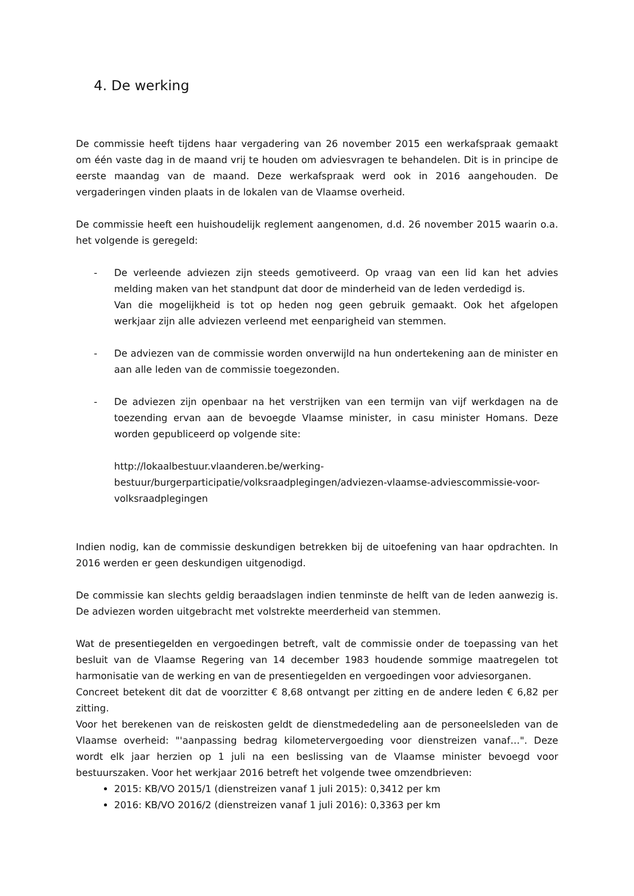4. De werking
De commissie heeft tijdens haar vergadering van 26 november 2015 een werkafspraak gemaakt om één vaste dag in de maand vrij te houden om adviesvragen te behandelen. Dit is in principe de eerste maandag van de maand. Deze werkafspraak werd ook in 2016 aangehouden. De vergaderingen vinden plaats in de lokalen van de Vlaamse overheid.
De commissie heeft een huishoudelijk reglement aangenomen, d.d. 26 november 2015 waarin o.a. het volgende is geregeld:
- De verleende adviezen zijn steeds gemotiveerd. Op vraag van een lid kan het advies melding maken van het standpunt dat door de minderheid van de leden verdedigd is.
Van die mogelijkheid is tot op heden nog geen gebruik gemaakt. Ook het afgelopen werkjaar zijn alle adviezen verleend met eenparigheid van stemmen.
- De adviezen van de commissie worden onverwijld na hun ondertekening aan de minister en aan alle leden van de commissie toegezonden.
- De adviezen zijn openbaar na het verstrijken van een termijn van vijf werkdagen na de toezending ervan aan de bevoegde Vlaamse minister, in casu minister Homans. Deze worden gepubliceerd op volgende site:
http://lokaalbestuur.vlaanderen.be/werking-bestuur/burgerparticipatie/volksraadplegingen/adviezen-vlaamse-adviescommissie-voor-volksraadplegingen
Indien nodig, kan de commissie deskundigen betrekken bij de uitoefening van haar opdrachten. In 2016 werden er geen deskundigen uitgenodigd.
De commissie kan slechts geldig beraadslagen indien tenminste de helft van de leden aanwezig is. De adviezen worden uitgebracht met volstrekte meerderheid van stemmen.
Wat de presentiegelden en vergoedingen betreft, valt de commissie onder de toepassing van het besluit van de Vlaamse Regering van 14 december 1983 houdende sommige maatregelen tot harmonisatie van de werking en van de presentiegelden en vergoedingen voor adviesorganen.
Concreet betekent dit dat de voorzitter € 8,68 ontvangt per zitting en de andere leden € 6,82 per zitting.
Voor het berekenen van de reiskosten geldt de dienstmededeling aan de personeelsleden van de Vlaamse overheid: "'aanpassing bedrag kilometervergoeding voor dienstreizen vanaf…". Deze wordt elk jaar herzien op 1 juli na een beslissing van de Vlaamse minister bevoegd voor bestuurszaken. Voor het werkjaar 2016 betreft het volgende twee omzendbrieven:
2015: KB/VO 2015/1 (dienstreizen vanaf 1 juli 2015): 0,3412 per km
2016: KB/VO 2016/2 (dienstreizen vanaf 1 juli 2016): 0,3363 per km